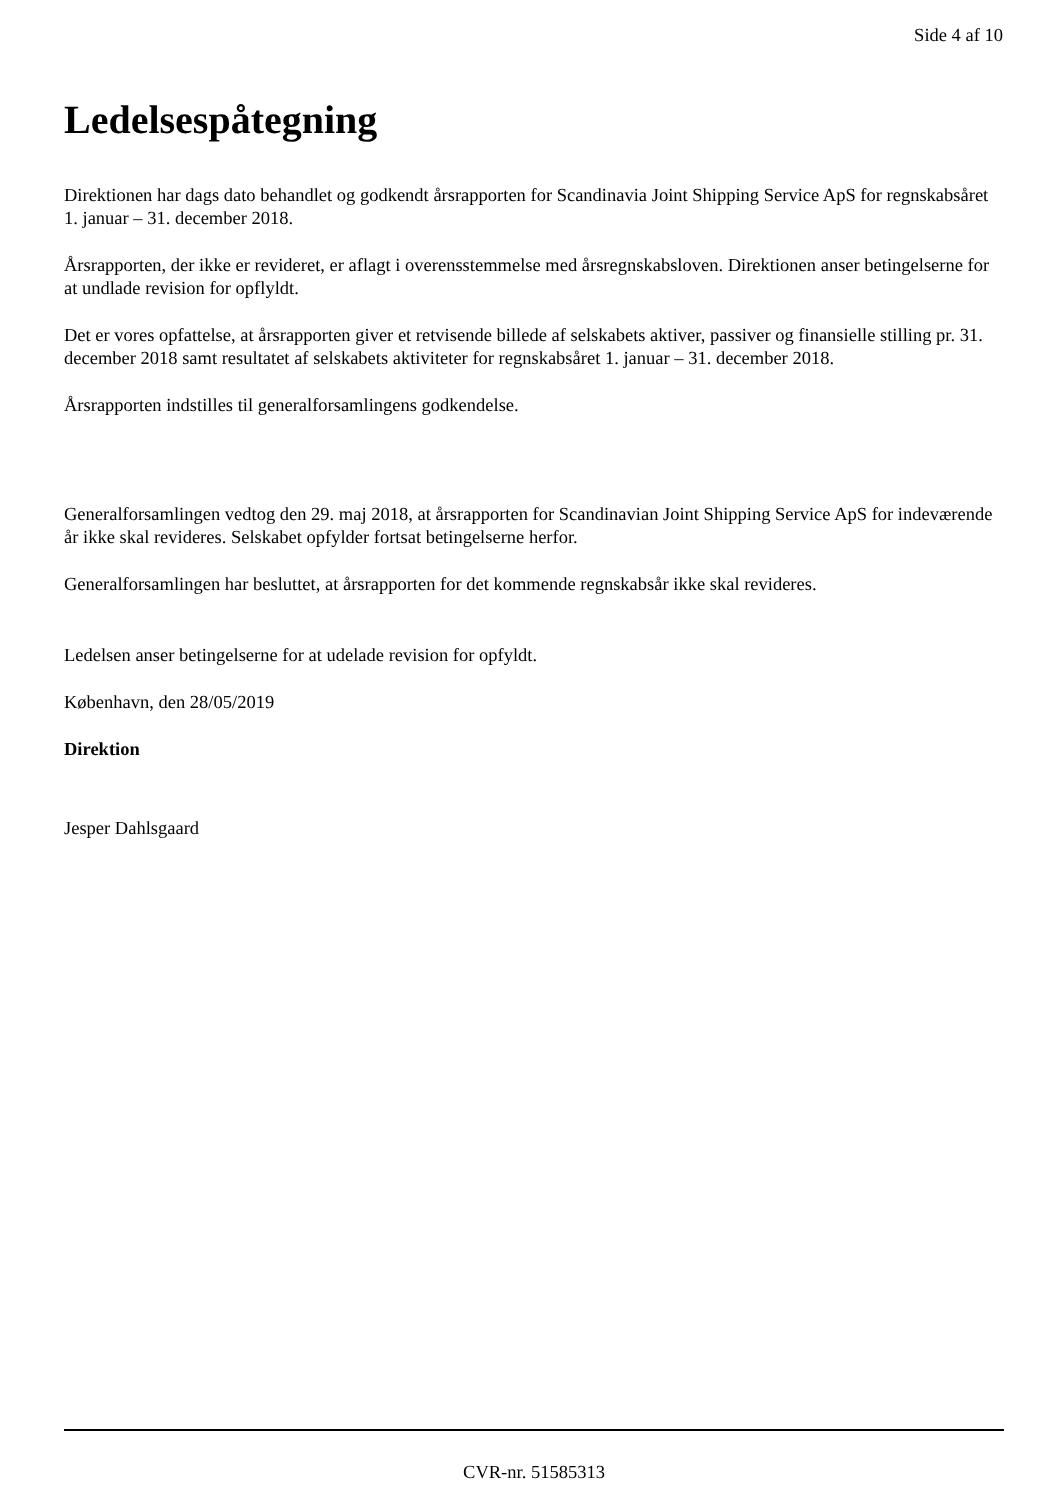Side 4 af 10
Ledelsespåtegning
Direktionen har dags dato behandlet og godkendt årsrapporten for Scandinavia Joint Shipping Service ApS for regnskabsåret 1. januar – 31. december 2018.
Årsrapporten, der ikke er revideret, er aflagt i overensstemmelse med årsregnskabsloven. Direktionen anser betingelserne for at undlade revision for opflyldt.
Det er vores opfattelse, at årsrapporten giver et retvisende billede af selskabets aktiver, passiver og finansielle stilling pr. 31. december 2018 samt resultatet af selskabets aktiviteter for regnskabsåret 1. januar – 31. december 2018.
Årsrapporten indstilles til generalforsamlingens godkendelse.
Generalforsamlingen vedtog den 29. maj 2018, at årsrapporten for Scandinavian Joint Shipping Service ApS for indeværende år ikke skal revideres. Selskabet opfylder fortsat betingelserne herfor.
Generalforsamlingen har besluttet, at årsrapporten for det kommende regnskabsår ikke skal revideres.
Ledelsen anser betingelserne for at udelade revision for opfyldt.
København, den 28/05/2019
Direktion
Jesper Dahlsgaard
CVR-nr. 51585313